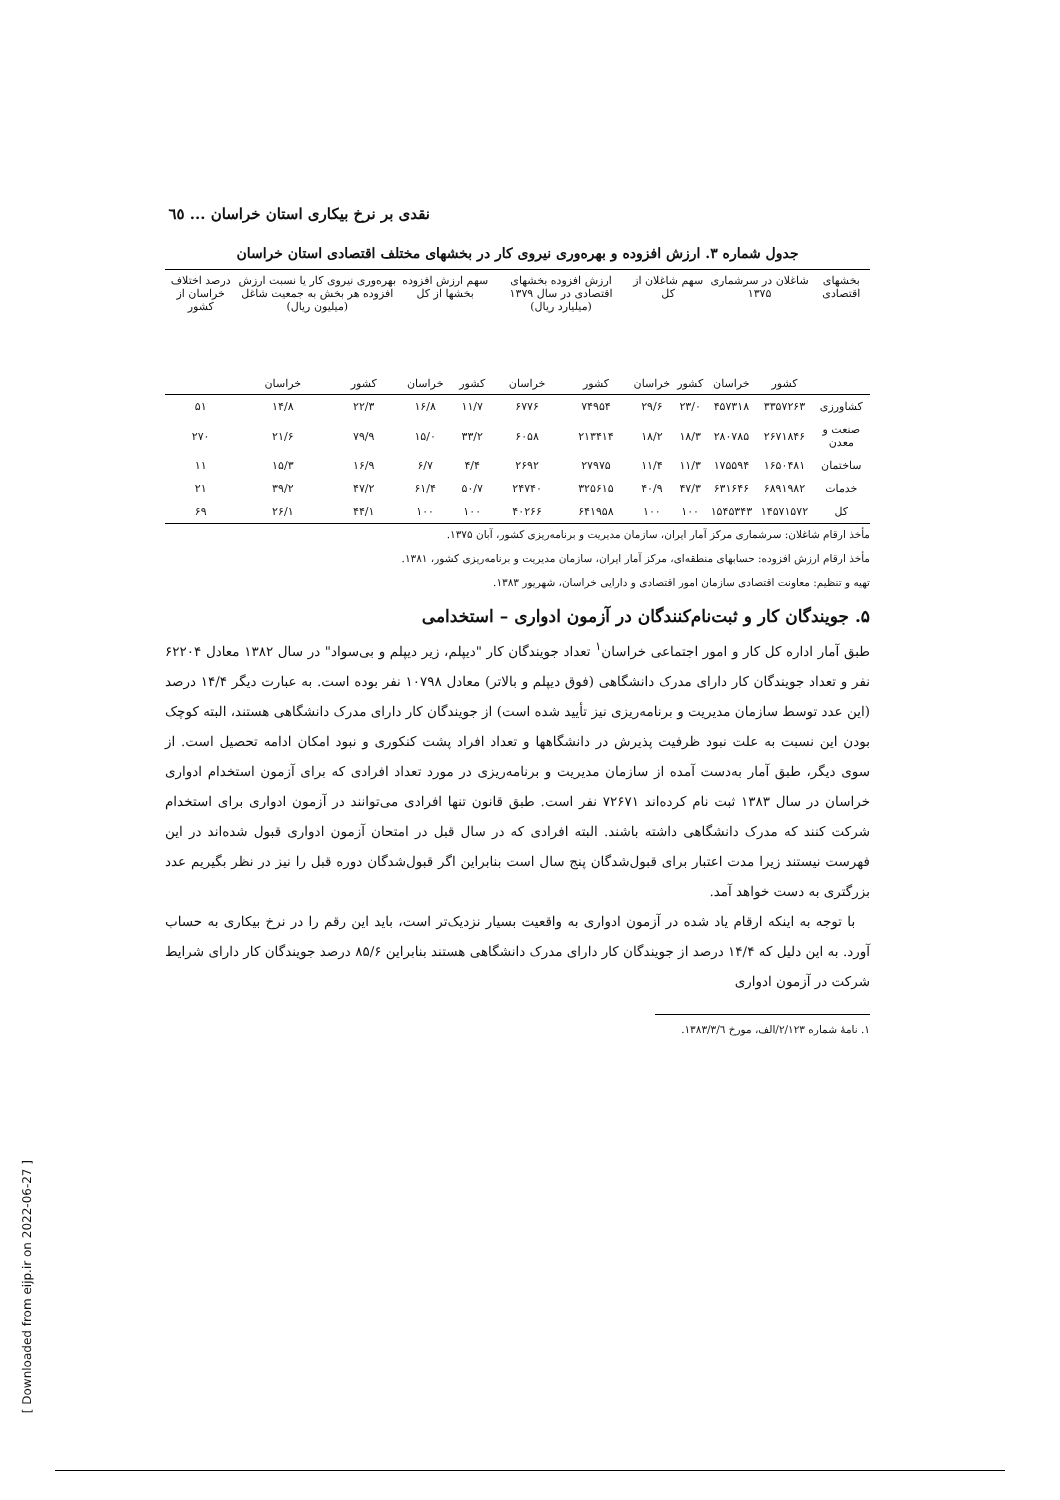نقدی بر نرخ بیکاری استان خراسان ... ٦٥
جدول شماره ۳. ارزش افزوده و بهره‌وری نیروی کار در بخشهای مختلف اقتصادی استان خراسان
| بخشهای اقتصادی | شاغلان در سرشماری ۱۳۷۵ | | سهم شاغلان از کل | | ارزش افزوده بخشهای اقتصادی در سال ۱۳۷۹ (میلیارد ریال) | | سهم ارزش افزوده بخشها از کل | | بهره‌وری نیروی کار یا نسبت ارزش افزوده هر بخش به جمعیت شاغل (میلیون ریال) | | درصد اختلاف خراسان از کشور |
| --- | --- | --- | --- | --- | --- | --- | --- | --- | --- | --- | --- |
| | کشور | خراسان | کشور | خراسان | کشور | خراسان | کشور | خراسان | کشور | خراسان | |
| کشاورزی | ۳۳۵۷۲۶۳ | ۴۵۷۳۱۸ | ۲۳/۰ | ۲۹/۶ | ۷۴۹۵۴ | ۶۷۷۶ | ۱۱/۷ | ۱۶/۸ | ۲۲/۳ | ۱۴/۸ | ۵۱ |
| صنعت و معدن | ۲۶۷۱۸۴۶ | ۲۸۰۷۸۵ | ۱۸/۳ | ۱۸/۲ | ۲۱۳۴۱۴ | ۶۰۵۸ | ۳۳/۲ | ۱۵/۰ | ۷۹/۹ | ۲۱/۶ | ۲۷۰ |
| ساختمان | ۱۶۵۰۴۸۱ | ۱۷۵۵۹۴ | ۱۱/۳ | ۱۱/۴ | ۲۷۹۷۵ | ۲۶۹۲ | ۴/۴ | ۶/۷ | ۱۶/۹ | ۱۵/۳ | ۱۱ |
| خدمات | ۶۸۹۱۹۸۲ | ۶۳۱۶۴۶ | ۴۷/۳ | ۴۰/۹ | ۳۲۵۶۱۵ | ۲۴۷۴۰ | ۵۰/۷ | ۶۱/۴ | ۴۷/۲ | ۳۹/۲ | ۲۱ |
| کل | ۱۴۵۷۱۵۷۲ | ۱۵۴۵۳۴۳ | ۱۰۰ | ۱۰۰ | ۶۴۱۹۵۸ | ۴۰۲۶۶ | ۱۰۰ | ۱۰۰ | ۴۴/۱ | ۲۶/۱ | ۶۹ |
مأخذ ارقام شاغلان: سرشماری مرکز آمار ایران، سازمان مدیریت و برنامه‌ریزی کشور، آبان ۱۳۷۵.
مأخذ ارقام ارزش افزوده: حسابهای منطقه‌ای، مرکز آمار ایران، سازمان مدیریت و برنامه‌ریزی کشور، ۱۳۸۱.
تهیه و تنظیم: معاونت اقتصادی سازمان امور اقتصادی و دارایی خراسان، شهریور ۱۳۸۳.
۵. جویندگان کار و ثبت‌نام‌کنندگان در آزمون ادواری – استخدامی
طبق آمار اداره کل کار و امور اجتماعی خراسان<sup>۱</sup> تعداد جویندگان کار "دیپلم، زیر دیپلم و بی‌سواد" در سال ۱۳۸۲ معادل ۶۲۲۰۴ نفر و تعداد جویندگان کار دارای مدرک دانشگاهی (فوق دیپلم و بالاتر) معادل ۱۰۷۹۸ نفر بوده است. به عبارت دیگر ۱۴/۴ درصد (این عدد توسط سازمان مدیریت و برنامه‌ریزی نیز تأیید شده است) از جویندگان کار دارای مدرک دانشگاهی هستند، البته کوچک بودن این نسبت به علت نبود ظرفیت پذیرش در دانشگاهها و تعداد افراد پشت کنکوری و نبود امکان ادامه تحصیل است. از سوی دیگر، طبق آمار به‌دست آمده از سازمان مدیریت و برنامه‌ریزی در مورد تعداد افرادی که برای آزمون استخدام ادواری خراسان در سال ۱۳۸۳ ثبت نام کرده‌اند ۷۲۶۷۱ نفر است. طبق قانون تنها افرادی می‌توانند در آزمون ادواری برای استخدام شرکت کنند که مدرک دانشگاهی داشته باشند. البته افرادی که در سال قبل در امتحان آزمون ادواری قبول شده‌اند در این فهرست نیستند زیرا مدت اعتبار برای قبول‌شدگان پنج سال است بنابراین اگر قبول‌شدگان دوره قبل را نیز در نظر بگیریم عدد بزرگتری به دست خواهد آمد.
با توجه به اینکه ارقام یاد شده در آزمون ادواری به واقعیت بسیار نزدیک‌تر است، باید این رقم را در نرخ بیکاری به حساب آورد. به این دلیل که ۱۴/۴ درصد از جویندگان کار دارای مدرک دانشگاهی هستند بنابراین ۸۵/۶ درصد جویندگان کار دارای شرایط شرکت در آزمون ادواری
۱. نامهٔ شماره ۲/۱۲۳/الف، مورخ ۱۳۸۳/۳/٦.
[ Downloaded from eijp.ir on 2022-06-27 ]